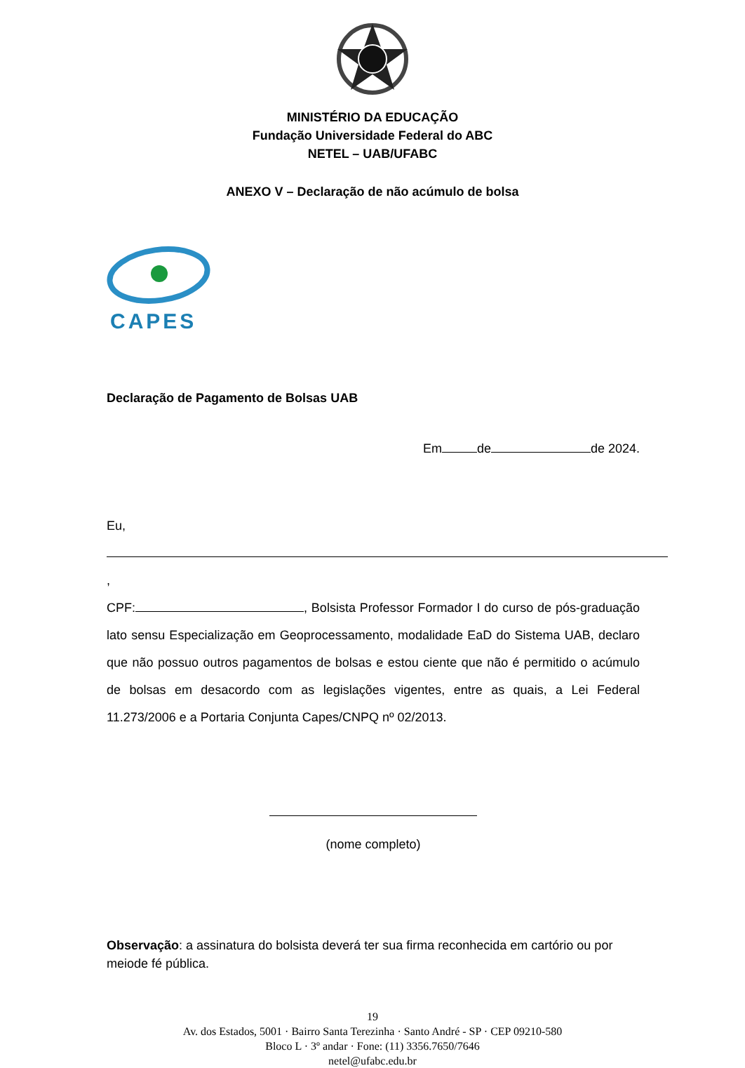MINISTÉRIO DA EDUCAÇÃO
Fundação Universidade Federal do ABC
NETEL – UAB/UFABC
ANEXO V – Declaração de não acúmulo de bolsa
CAPES
Declaração de Pagamento de Bolsas UAB
Em de de 2024.
Eu, ,
CPF: , Bolsista Professor Formador I do curso de pós-graduação lato sensu Especialização em Geoprocessamento, modalidade EaD do Sistema UAB, declaro que não possuo outros pagamentos de bolsas e estou ciente que não é permitido o acúmulo de bolsas em desacordo com as legislações vigentes, entre as quais, a Lei Federal 11.273/2006 e a Portaria Conjunta Capes/CNPQ nº 02/2013.
(nome completo)
Observação: a assinatura do bolsista deverá ter sua firma reconhecida em cartório ou por meiode fé pública.
19
Av. dos Estados, 5001 · Bairro Santa Terezinha · Santo André - SP · CEP 09210-580
Bloco L · 3º andar · Fone: (11) 3356.7650/7646
netel@ufabc.edu.br